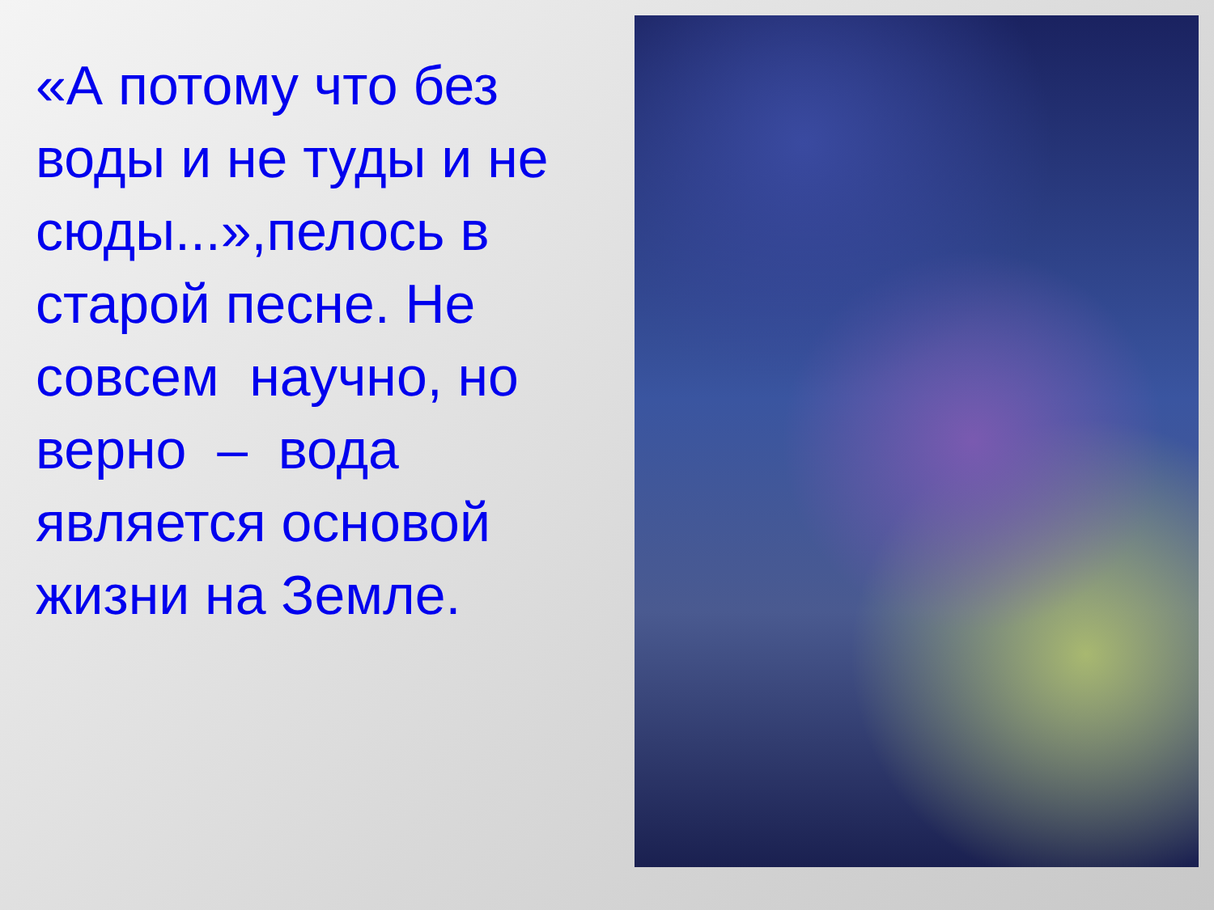«А потому что без воды и не туды и не сюды...»,пелось в старой песне. Не совсем научно, но верно – вода является основой жизни на Земле.